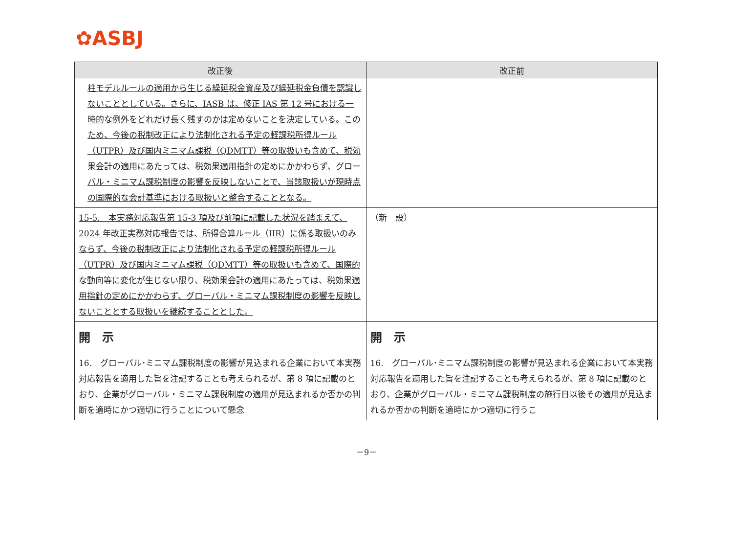✿ASBJ
| 改正後 | 改正前 |
| --- | --- |
| 柱モデルルールの適用から生じる繰延税金資産及び繰延税金負債を認識しないこととしている。さらに、IASB は、修正 IAS 第 12 号における一時的な例外をどれだけ長く残すのかは定めないことを決定している。このため、今後の税制改正により法制化される予定の軽課税所得ルール（UTPR）及び国内ミニマム課税（QDMTT）等の取扱いも含めて、税効果会計の適用にあたっては、税効果適用指針の定めにかかわらず、グローバル・ミニマム課税制度の影響を反映しないことで、当該取扱いが現時点の国際的な会計基準における取扱いと整合することとなる。 | |
| 15-5. 本実務対応報告第 15-3 項及び前項に記載した状況を踏まえて、2024 年改正実務対応報告では、所得合算ルール（IIR）に係る取扱いのみならず、今後の税制改正により法制化される予定の軽課税所得ルール（UTPR）及び国内ミニマム課税（QDMTT）等の取扱いも含めて、国際的な動向等に変化が生じない限り、税効果会計の適用にあたっては、税効果適用指針の定めにかかわらず、グローバル・ミニマム課税制度の影響を反映しないこととする取扱いを継続することとした。 | （新 設） |
| 開 示 16. グローバル･ミニマム課税制度の影響が見込まれる企業において本実務対応報告を適用した旨を注記することも考えられるが、第 8 項に記載のとおり、企業がグローバル・ミニマム課税制度の適用が見込まれるか否かの判断を適時にかつ適切に行うことについて懸念 | 開 示 16. グローバル･ミニマム課税制度の影響が見込まれる企業において本実務対応報告を適用した旨を注記することも考えられるが、第 8 項に記載のとおり、企業がグローバル・ミニマム課税制度の 施行日以後その 適用が見込まれるか否かの判断を適時にかつ適切に行うこ |
－9－